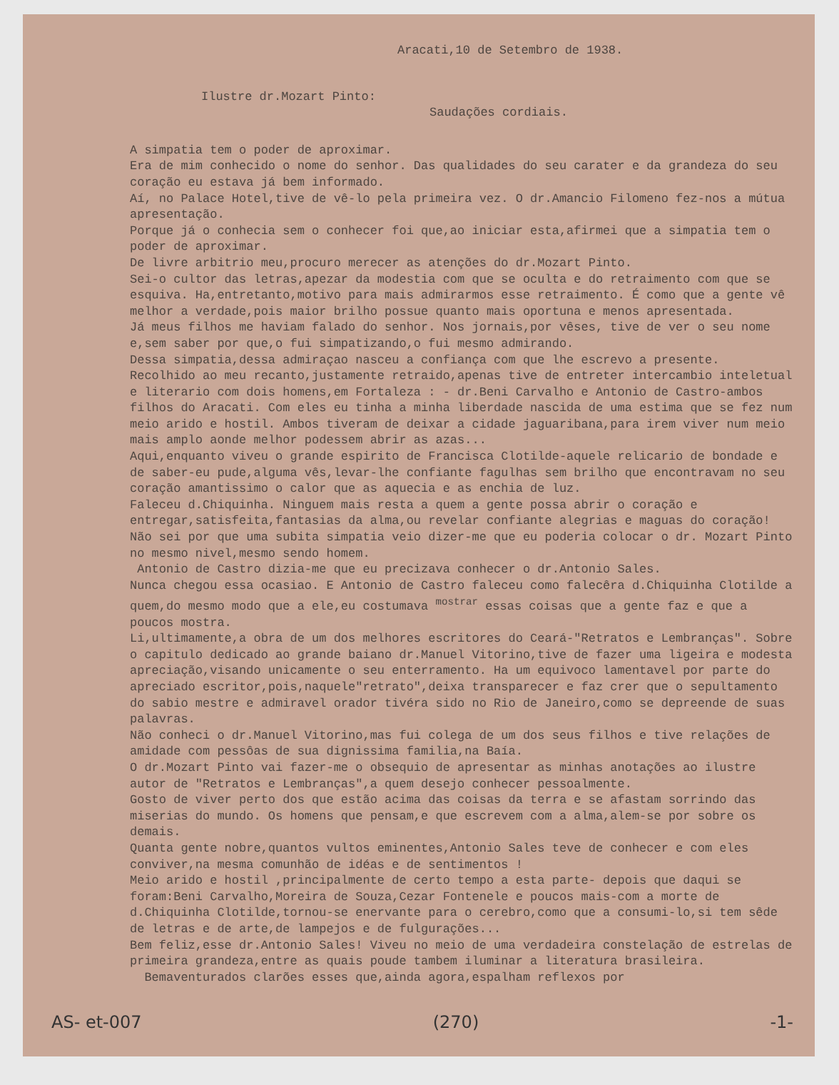Aracati,10 de Setembro de 1938.
Ilustre dr.Mozart Pinto:
Saudações cordiais.
A simpatia tem o poder de aproximar.
Era de mim conhecido o nome do senhor. Das qualidades do seu carater e da grandeza do seu coração eu estava já bem informado.
Aí, no Palace Hotel,tive de vê-lo pela primeira vez. O dr.Amancio Filomeno fez-nos a mútua apresentação.
Porque já o conhecia sem o conhecer foi que,ao iniciar esta,afirmei que a simpatia tem o poder de aproximar.
De livre arbitrio meu,procuro merecer as atenções do dr.Mozart Pinto.
Sei-o cultor das letras,apezar da modestia com que se oculta e do retraimento com que se esquiva. Ha,entretanto,motivo para mais admirarmos esse retraimento. É como que a gente vê melhor a verdade,pois maior brilho possue quanto mais oportuna e menos apresentada.
Já meus filhos me haviam falado do senhor. Nos jornais,por vêses, tive de ver o seu nome e,sem saber por que,o fui simpatizando,o fui mesmo admirando.
Dessa simpatia,dessa admiraçao nasceu a confiança com que lhe escrevo a presente.
Recolhido ao meu recanto,justamente retraido,apenas tive de entreter intercambio inteletual e literario com dois homens,em Fortaleza : - dr.Beni Carvalho e Antonio de Castro-ambos filhos do Aracati. Com eles eu tinha a minha liberdade nascida de uma estima que se fez num meio arido e hostil. Ambos tiveram de deixar a cidade jaguaribana,para irem viver num meio mais amplo aonde melhor podessem abrir as azas...
Aqui,enquanto viveu o grande espirito de Francisca Clotilde-aquele relicario de bondade e de saber-eu pude,alguma vês,levar-lhe confiante fagulhas sem brilho que encontravam no seu coração amantissimo o calor que as aquecia e as enchia de luz.
Faleceu d.Chiquinha. Ninguem mais resta a quem a gente possa abrir o coração e entregar,satisfeita,fantasias da alma,ou revelar confiante alegrias e maguas do coração!
Não sei por que uma subita simpatia veio dizer-me que eu poderia colocar o dr. Mozart Pinto no mesmo nivel,mesmo sendo homem.
Antonio de Castro dizia-me que eu precizava conhecer o dr.Antonio Sales.
Nunca chegou essa ocasiao. E Antonio de Castro faleceu como falecêra d.Chiquinha Clotilde a quem,do mesmo modo que a ele,eu costumava <sup>mostrar</sup> essas coisas que a gente faz e que a poucos mostra.
Li,ultimamente,a obra de um dos melhores escritores do Ceará-"Retratos e Lembranças". Sobre o capitulo dedicado ao grande baiano dr.Manuel Vitorino,tive de fazer uma ligeira e modesta apreciação,visando unicamente o seu enterramento. Ha um equivoco lamentavel por parte do apreciado escritor,pois,naquele"retrato",deixa transparecer e faz crer que o sepultamento do sabio mestre e admiravel orador tivéra sido no Rio de Janeiro,como se depreende de suas palavras.
Não conheci o dr.Manuel Vitorino,mas fui colega de um dos seus filhos e tive relações de amidade com pessôas de sua dignissima familia,na Baía.
O dr.Mozart Pinto vai fazer-me o obsequio de apresentar as minhas anotações ao ilustre autor de "Retratos e Lembranças",a quem desejo conhecer pessoalmente.
Gosto de viver perto dos que estão acima das coisas da terra e se afastam sorrindo das miserias do mundo. Os homens que pensam,e que escrevem com a alma,alem-se por sobre os demais.
Quanta gente nobre,quantos vultos eminentes,Antonio Sales teve de conhecer e com eles conviver,na mesma comunhão de idéas e de sentimentos !
Meio arido e hostil ,principalmente de certo tempo a esta parte- depois que daqui se foram:Beni Carvalho,Moreira de Souza,Cezar Fontenele e poucos mais-com a morte de d.Chiquinha Clotilde,tornou-se enervante para o cerebro,como que a consumi-lo,si tem sêde de letras e de arte,de lampejos e de fulgurações...
Bem feliz,esse dr.Antonio Sales! Viveu no meio de uma verdadeira constelação de estrelas de primeira grandeza,entre as quais poude tambem iluminar a literatura brasileira. Bemaventurados clarões esses que,ainda agora,espalham reflexos por
AS- et-007 (270) -1-